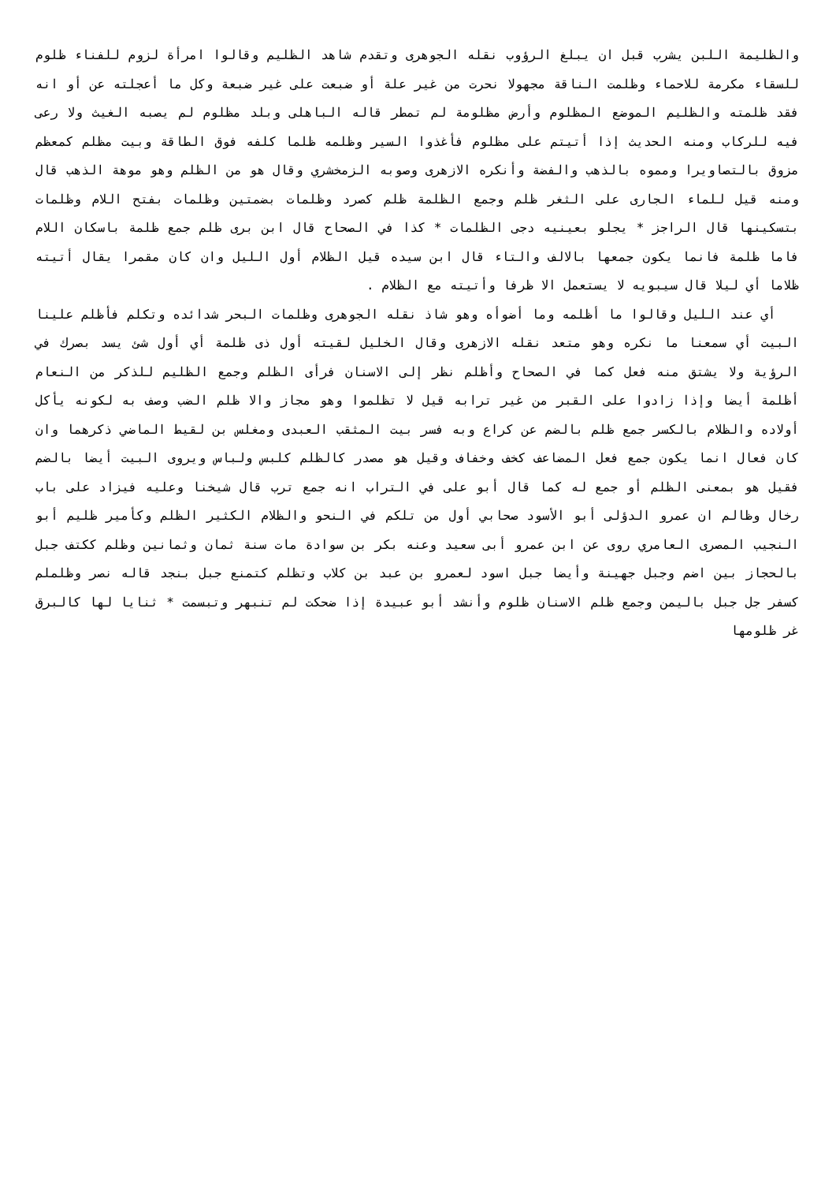والظليمة اللبن يشرب قبل ان يبلغ الرؤوب نقله الجوهرى وتقدم شاهد الظليم وقالوا امرأة لزوم للفناء ظلوم للسقاء مكرمة للاحماء وظلمت الناقة مجهولا نحرت من غير علة أو ضبعت على غير ضبعة وكل ما أعجلته عن أو انه فقد ظلمته والظليم الموضع المظلوم وأرض مظلومة لم تمطر قاله الباهلى وبلد مظلوم لم يصبه الغيث ولا رعى فيه للركاب ومنه الحديث إذا أتيتم على مظلوم فأغذوا السير وظلمه ظلما كلفه فوق الطاقة وبيت مظلم كمعظم مزوق بالتصاويرا ومموه بالذهب والفضة وأنكره الازهرى وصوبه الزمخشري وقال هو من الظلم وهو موهة الذهب قال ومنه قيل للماء الجارى على الثغر ظلم وجمع الظلمة ظلم كصرد وظلمات بضمتين وظلمات بفتح اللام وظلمات بتسكينها قال الراجز * يجلو بعينيه دجى الظلمات * كذا في الصحاح قال ابن برى ظلم جمع ظلمة باسكان اللام فاما ظلمة فانما يكون جمعها بالالف والتاء قال ابن سيده قيل الظلام أول الليل وان كان مقمرا يقال أتيته ظلاما أي ليلا قال سيبويه لا يستعمل الا ظرفا وأتيته مع الظلام .
أي عند الليل وقالوا ما أظلمه وما أضوأه وهو شاذ نقله الجوهرى وظلمات البحر شدائده وتكلم فأظلم علينا البيت أي سمعنا ما نكره وهو متعد نقله الازهرى وقال الخليل لقيته أول ذى ظلمة أي أول شئ يسد بصرك في الرؤية ولا يشتق منه فعل كما في الصحاح وأظلم نظر إلى الاسنان فرأى الظلم وجمع الظليم للذكر من النعام أظلمة أيضا وإذا زادوا على القبر من غير ترابه قيل لا تظلموا وهو مجاز والا ظلم الضب وصف به لكونه يأكل أولاده والظلام بالكسر جمع ظلم بالضم عن كراع وبه فسر بيت المثقب العبدى ومغلس بن لقيط الماضي ذكرهما وان كان فعال انما يكون جمع فعل المضاعف كخف وخفاف وقيل هو مصدر كالظلم كلبس ولباس ويروى البيت أيضا بالضم فقيل هو بمعنى الظلم أو جمع له كما قال أبو على في التراب انه جمع ترب قال شيخنا وعليه فيزاد على باب رخال وظالم ان عمرو الدؤلى أبو الأسود صحابي أول من تلكم في النحو والظلام الكثير الظلم وكأمير ظليم أبو النجيب المصرى العامري روى عن ابن عمرو أبى سعيد وعنه بكر بن سوادة مات سنة ثمان وثمانين وظلم ككتف جبل بالحجاز بين اضم وجبل جهينة وأيضا جبل اسود لعمرو بن عبد بن كلاب وتظلم كتمنع جبل بنجد قاله نصر وظلملم كسفر جل جبل باليمن وجمع ظلم الاسنان ظلوم وأنشد أبو عبيدة إذا ضحكت لم تنبهر وتبسمت * ثنايا لها كالبرق غر ظلومها